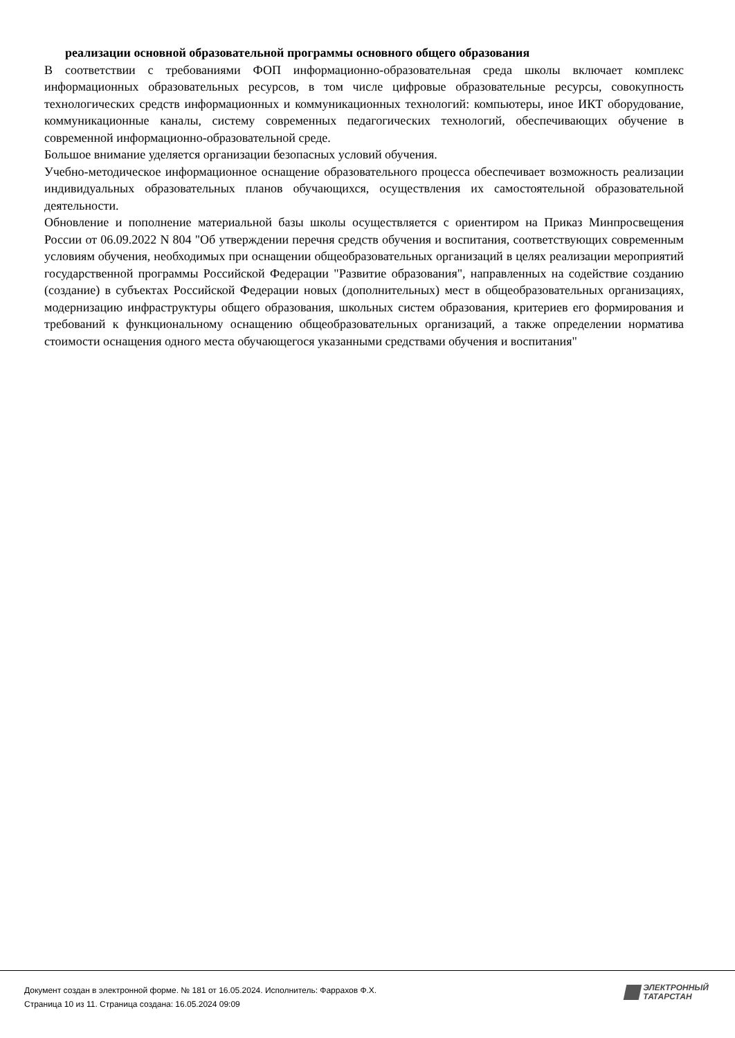реализации основной образовательной программы основного общего образования
В соответствии с требованиями ФОП информационно-образовательная среда школы включает комплекс информационных образовательных ресурсов, в том числе цифровые образовательные ресурсы, совокупность технологических средств информационных и коммуникационных технологий: компьютеры, иное ИКТ оборудование, коммуникационные каналы, систему современных педагогических технологий, обеспечивающих обучение в современной информационно-образовательной среде.
Большое внимание уделяется организации безопасных условий обучения.
Учебно-методическое информационное оснащение образовательного процесса обеспечивает возможность реализации индивидуальных образовательных планов обучающихся, осуществления их самостоятельной образовательной деятельности.
Обновление и пополнение материальной базы школы осуществляется с ориентиром на Приказ Минпросвещения России от 06.09.2022 N 804 "Об утверждении перечня средств обучения и воспитания, соответствующих современным условиям обучения, необходимых при оснащении общеобразовательных организаций в целях реализации мероприятий государственной программы Российской Федерации "Развитие образования", направленных на содействие созданию (создание) в субъектах Российской Федерации новых (дополнительных) мест в общеобразовательных организациях, модернизацию инфраструктуры общего образования, школьных систем образования, критериев его формирования и требований к функциональному оснащению общеобразовательных организаций, а также определении норматива стоимости оснащения одного места обучающегося указанными средствами обучения и воспитания"
Документ создан в электронной форме. № 181 от 16.05.2024. Исполнитель: Фаррахов Ф.Х.
Страница 10 из 11. Страница создана: 16.05.2024 09:09
ЭЛЕКТРОННЫЙ
ТАТАРСТАН